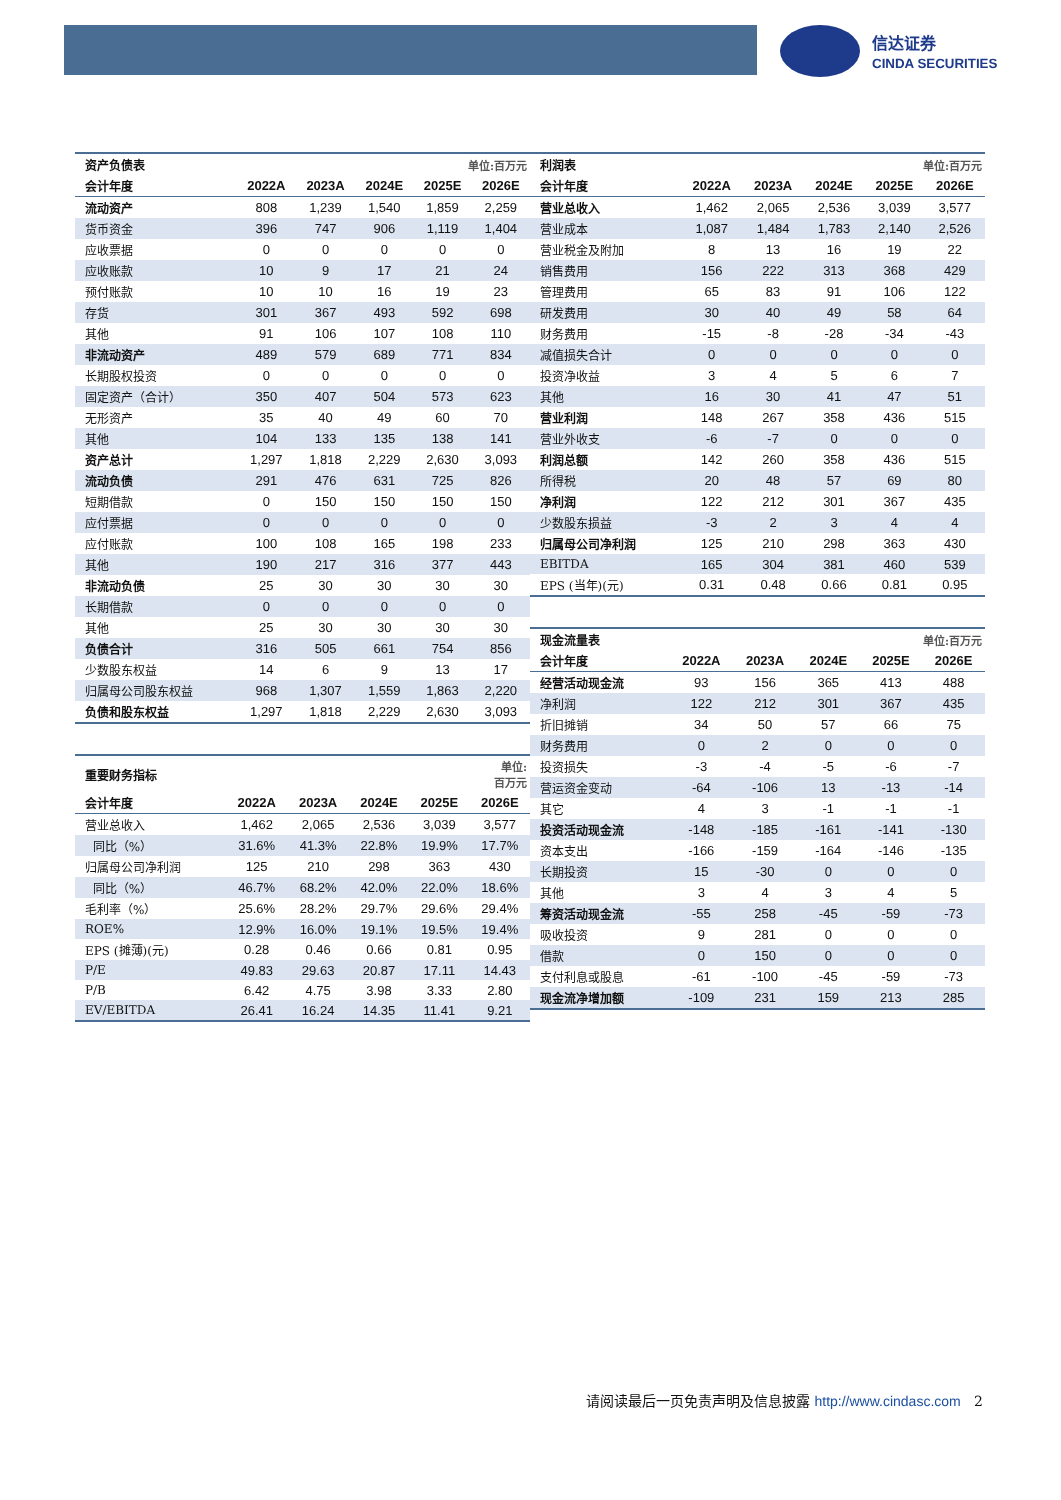信达证券
CINDA SECURITIES
| 资产负债表 | 单位:百万元 | | | | |
| --- | --- | --- | --- | --- | --- |
| 会计年度 | 2022A | 2023A | 2024E | 2025E | 2026E |
| 流动资产 | 808 | 1,239 | 1,540 | 1,859 | 2,259 |
| 货币资金 | 396 | 747 | 906 | 1,119 | 1,404 |
| 应收票据 | 0 | 0 | 0 | 0 | 0 |
| 应收账款 | 10 | 9 | 17 | 21 | 24 |
| 预付账款 | 10 | 10 | 16 | 19 | 23 |
| 存货 | 301 | 367 | 493 | 592 | 698 |
| 其他 | 91 | 106 | 107 | 108 | 110 |
| 非流动资产 | 489 | 579 | 689 | 771 | 834 |
| 长期股权投资 | 0 | 0 | 0 | 0 | 0 |
| 固定资产（合计） | 350 | 407 | 504 | 573 | 623 |
| 无形资产 | 35 | 40 | 49 | 60 | 70 |
| 其他 | 104 | 133 | 135 | 138 | 141 |
| 资产总计 | 1,297 | 1,818 | 2,229 | 2,630 | 3,093 |
| 流动负债 | 291 | 476 | 631 | 725 | 826 |
| 短期借款 | 0 | 150 | 150 | 150 | 150 |
| 应付票据 | 0 | 0 | 0 | 0 | 0 |
| 应付账款 | 100 | 108 | 165 | 198 | 233 |
| 其他 | 190 | 217 | 316 | 377 | 443 |
| 非流动负债 | 25 | 30 | 30 | 30 | 30 |
| 长期借款 | 0 | 0 | 0 | 0 | 0 |
| 其他 | 25 | 30 | 30 | 30 | 30 |
| 负债合计 | 316 | 505 | 661 | 754 | 856 |
| 少数股东权益 | 14 | 6 | 9 | 13 | 17 |
| 归属母公司股东权益 | 968 | 1,307 | 1,559 | 1,863 | 2,220 |
| 负债和股东权益 | 1,297 | 1,818 | 2,229 | 2,630 | 3,093 |
| 重要财务指标 | 单位: 百万元 | | | | |
| --- | --- | --- | --- | --- | --- |
| 会计年度 | 2022A | 2023A | 2024E | 2025E | 2026E |
| 营业总收入 | 1,462 | 2,065 | 2,536 | 3,039 | 3,577 |
| 同比（%） | 31.6% | 41.3% | 22.8% | 19.9% | 17.7% |
| 归属母公司净利润 | 125 | 210 | 298 | 363 | 430 |
| 同比（%） | 46.7% | 68.2% | 42.0% | 22.0% | 18.6% |
| 毛利率（%） | 25.6% | 28.2% | 29.7% | 29.6% | 29.4% |
| ROE% | 12.9% | 16.0% | 19.1% | 19.5% | 19.4% |
| EPS (摊薄)(元) | 0.28 | 0.46 | 0.66 | 0.81 | 0.95 |
| P/E | 49.83 | 29.63 | 20.87 | 17.11 | 14.43 |
| P/B | 6.42 | 4.75 | 3.98 | 3.33 | 2.80 |
| EV/EBITDA | 26.41 | 16.24 | 14.35 | 11.41 | 9.21 |
| 利润表 | 单位:百万元 | | | | |
| --- | --- | --- | --- | --- | --- |
| 会计年度 | 2022A | 2023A | 2024E | 2025E | 2026E |
| 营业总收入 | 1,462 | 2,065 | 2,536 | 3,039 | 3,577 |
| 营业成本 | 1,087 | 1,484 | 1,783 | 2,140 | 2,526 |
| 营业税金及附加 | 8 | 13 | 16 | 19 | 22 |
| 销售费用 | 156 | 222 | 313 | 368 | 429 |
| 管理费用 | 65 | 83 | 91 | 106 | 122 |
| 研发费用 | 30 | 40 | 49 | 58 | 64 |
| 财务费用 | -15 | -8 | -28 | -34 | -43 |
| 减值损失合计 | 0 | 0 | 0 | 0 | 0 |
| 投资净收益 | 3 | 4 | 5 | 6 | 7 |
| 其他 | 16 | 30 | 41 | 47 | 51 |
| 营业利润 | 148 | 267 | 358 | 436 | 515 |
| 营业外收支 | -6 | -7 | 0 | 0 | 0 |
| 利润总额 | 142 | 260 | 358 | 436 | 515 |
| 所得税 | 20 | 48 | 57 | 69 | 80 |
| 净利润 | 122 | 212 | 301 | 367 | 435 |
| 少数股东损益 | -3 | 2 | 3 | 4 | 4 |
| 归属母公司净利润 | 125 | 210 | 298 | 363 | 430 |
| EBITDA | 165 | 304 | 381 | 460 | 539 |
| EPS (当年)(元) | 0.31 | 0.48 | 0.66 | 0.81 | 0.95 |
| 现金流量表 | 单位:百万元 | | | | |
| --- | --- | --- | --- | --- | --- |
| 会计年度 | 2022A | 2023A | 2024E | 2025E | 2026E |
| 经营活动现金流 | 93 | 156 | 365 | 413 | 488 |
| 净利润 | 122 | 212 | 301 | 367 | 435 |
| 折旧摊销 | 34 | 50 | 57 | 66 | 75 |
| 财务费用 | 0 | 2 | 0 | 0 | 0 |
| 投资损失 | -3 | -4 | -5 | -6 | -7 |
| 营运资金变动 | -64 | -106 | 13 | -13 | -14 |
| 其它 | 4 | 3 | -1 | -1 | -1 |
| 投资活动现金流 | -148 | -185 | -161 | -141 | -130 |
| 资本支出 | -166 | -159 | -164 | -146 | -135 |
| 长期投资 | 15 | -30 | 0 | 0 | 0 |
| 其他 | 3 | 4 | 3 | 4 | 5 |
| 筹资活动现金流 | -55 | 258 | -45 | -59 | -73 |
| 吸收投资 | 9 | 281 | 0 | 0 | 0 |
| 借款 | 0 | 150 | 0 | 0 | 0 |
| 支付利息或股息 | -61 | -100 | -45 | -59 | -73 |
| 现金流净增加额 | -109 | 231 | 159 | 213 | 285 |
请阅读最后一页免责声明及信息披露 http://www.cindasc.com 2